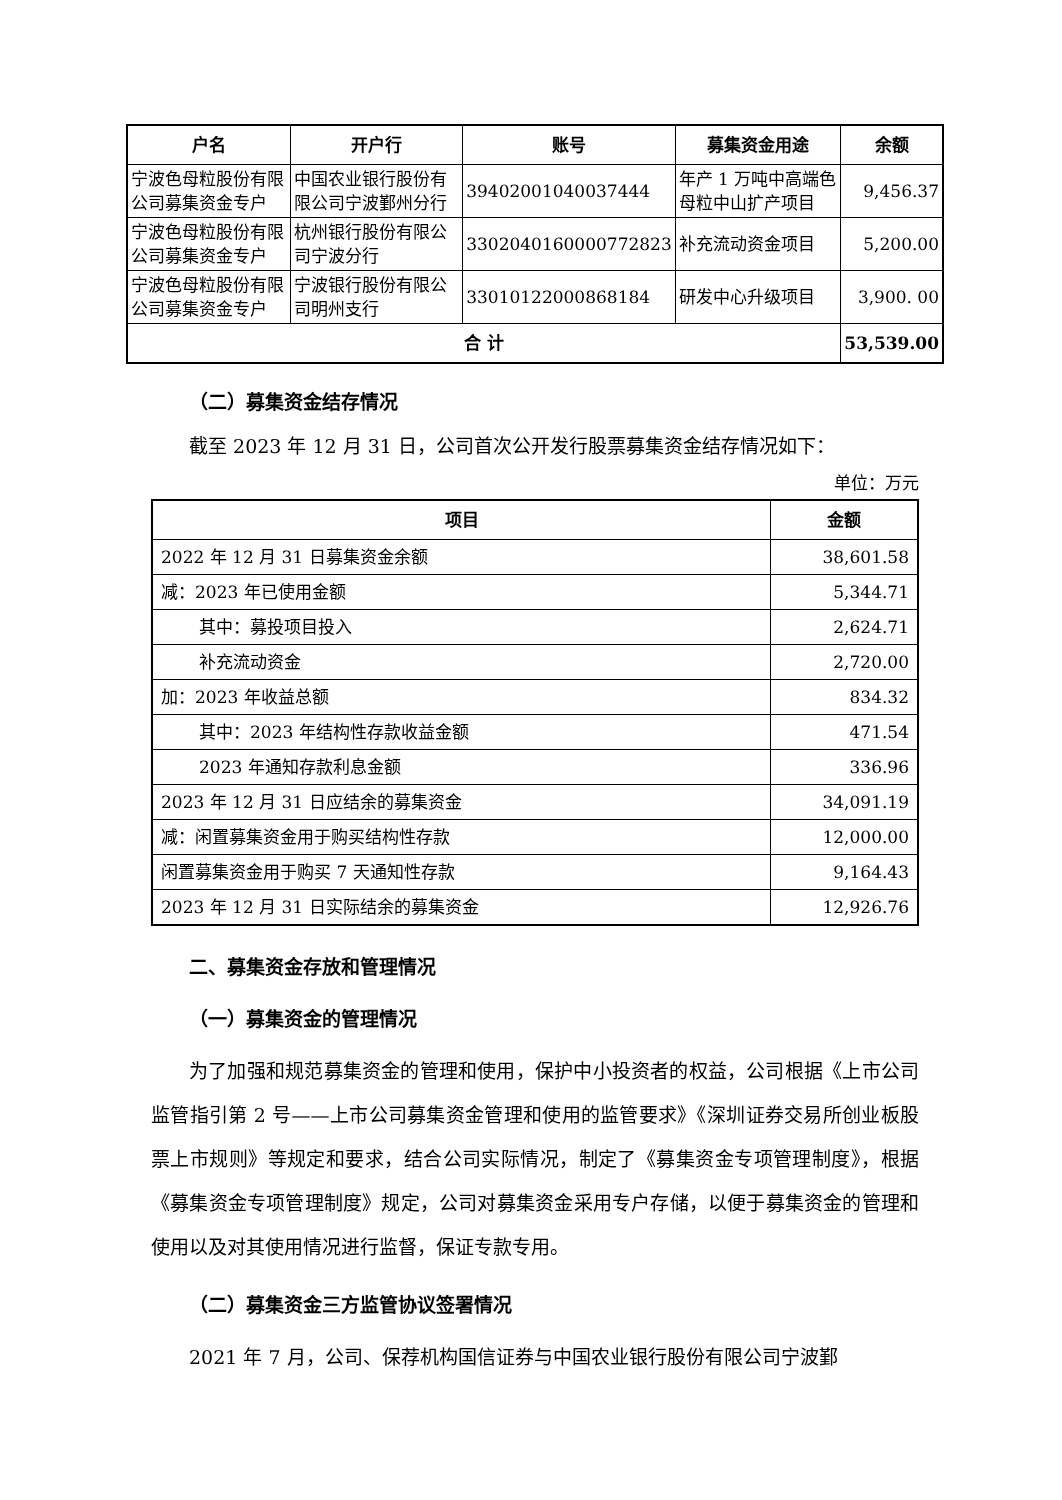| 户名 | 开户行 | 账号 | 募集资金用途 | 余额 |
| --- | --- | --- | --- | --- |
| 宁波色母粒股份有限公司募集资金专户 | 中国农业银行股份有限公司宁波鄞州分行 | 39402001040037444 | 年产 1 万吨中高端色母粒中山扩产项目 | 9,456.37 |
| 宁波色母粒股份有限公司募集资金专户 | 杭州银行股份有限公司宁波分行 | 3302040160000772823 | 补充流动资金项目 | 5,200.00 |
| 宁波色母粒股份有限公司募集资金专户 | 宁波银行股份有限公司明州支行 | 33010122000868184 | 研发中心升级项目 | 3,900. 00 |
| 合 计 | | | | 53,539.00 |
（二）募集资金结存情况
截至 2023 年 12 月 31 日，公司首次公开发行股票募集资金结存情况如下：
单位：万元
| 项目 | 金额 |
| --- | --- |
| 2022 年 12 月 31 日募集资金余额 | 38,601.58 |
| 减：2023 年已使用金额 | 5,344.71 |
| 其中：募投项目投入 | 2,624.71 |
| 补充流动资金 | 2,720.00 |
| 加：2023 年收益总额 | 834.32 |
| 其中：2023 年结构性存款收益金额 | 471.54 |
| 2023 年通知存款利息金额 | 336.96 |
| 2023 年 12 月 31 日应结余的募集资金 | 34,091.19 |
| 减：闲置募集资金用于购买结构性存款 | 12,000.00 |
| 闲置募集资金用于购买 7 天通知性存款 | 9,164.43 |
| 2023 年 12 月 31 日实际结余的募集资金 | 12,926.76 |
二、募集资金存放和管理情况
（一）募集资金的管理情况
为了加强和规范募集资金的管理和使用，保护中小投资者的权益，公司根据《上市公司监管指引第 2 号——上市公司募集资金管理和使用的监管要求》《深圳证券交易所创业板股票上市规则》等规定和要求，结合公司实际情况，制定了《募集资金专项管理制度》，根据《募集资金专项管理制度》规定，公司对募集资金采用专户存储，以便于募集资金的管理和使用以及对其使用情况进行监督，保证专款专用。
（二）募集资金三方监管协议签署情况
2021 年 7 月，公司、保荐机构国信证券与中国农业银行股份有限公司宁波鄞